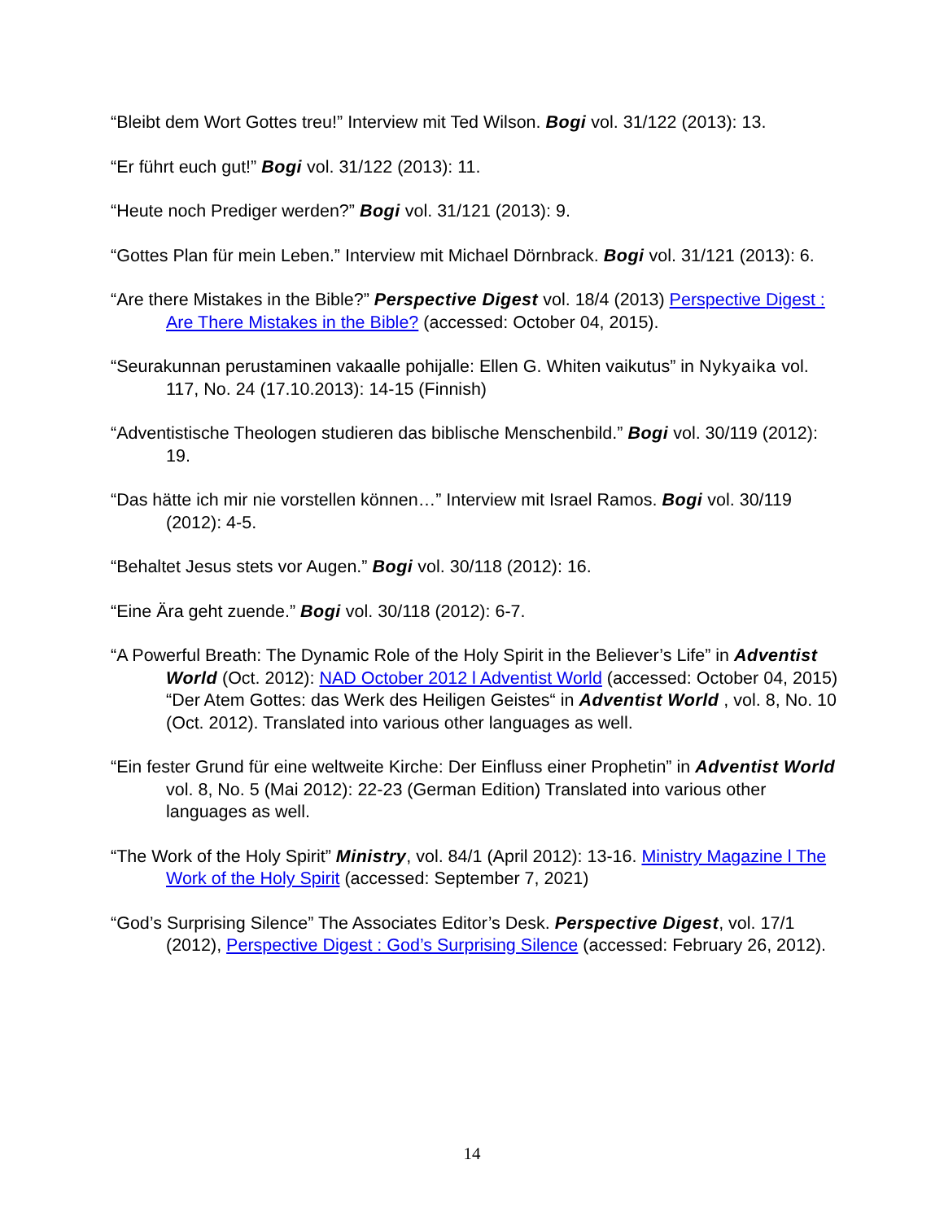“Bleibt dem Wort Gottes treu!” Interview mit Ted Wilson. Bogi vol. 31/122 (2013): 13.
“Er führt euch gut!” Bogi vol. 31/122 (2013): 11.
“Heute noch Prediger werden?” Bogi vol. 31/121 (2013): 9.
“Gottes Plan für mein Leben.” Interview mit Michael Dörnbrack. Bogi vol. 31/121 (2013): 6.
“Are there Mistakes in the Bible?” Perspective Digest vol. 18/4 (2013) Perspective Digest : Are There Mistakes in the Bible? (accessed: October 04, 2015).
“Seurakunnan perustaminen vakaalle pohijalle: Ellen G. Whiten vaikutus” in Nykyaika vol. 117, No. 24 (17.10.2013): 14-15 (Finnish)
“Adventistische Theologen studieren das biblische Menschenbild.” Bogi vol. 30/119 (2012): 19.
“Das hätte ich mir nie vorstellen können…” Interview mit Israel Ramos. Bogi vol. 30/119 (2012): 4-5.
“Behaltet Jesus stets vor Augen.” Bogi vol. 30/118 (2012): 16.
“Eine Ära geht zuende.” Bogi vol. 30/118 (2012): 6-7.
“A Powerful Breath: The Dynamic Role of the Holy Spirit in the Believer’s Life” in Adventist World (Oct. 2012): NAD October 2012 l Adventist World (accessed: October 04, 2015) “Der Atem Gottes: das Werk des Heiligen Geistes“ in Adventist World , vol. 8, No. 10 (Oct. 2012). Translated into various other languages as well.
“Ein fester Grund für eine weltweite Kirche: Der Einfluss einer Prophetin” in Adventist World vol. 8, No. 5 (Mai 2012): 22-23 (German Edition) Translated into various other languages as well.
“The Work of the Holy Spirit” Ministry, vol. 84/1 (April 2012): 13-16. Ministry Magazine l The Work of the Holy Spirit (accessed: September 7, 2021)
“God’s Surprising Silence” The Associates Editor’s Desk. Perspective Digest, vol. 17/1 (2012), Perspective Digest : God’s Surprising Silence (accessed: February 26, 2012).
14